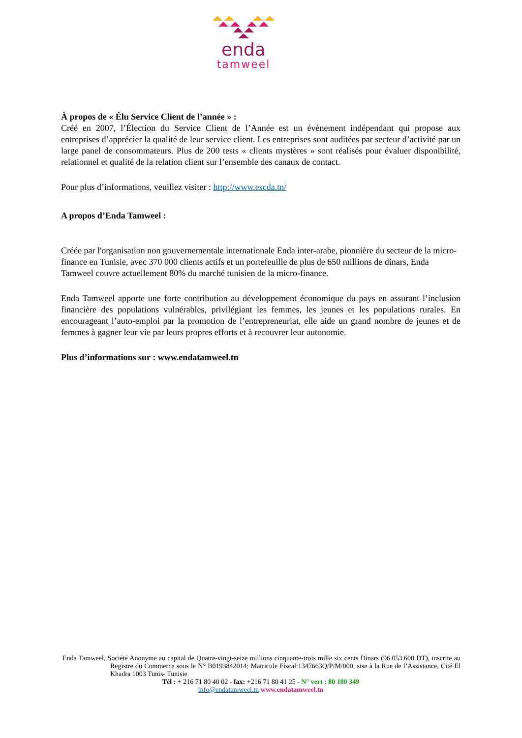enda
tamweel
À propos de « Élu Service Client de l’année » :
Créé en 2007, l’Élection du Service Client de l’Année est un évènement indépendant qui propose aux entreprises d’apprécier la qualité de leur service client. Les entreprises sont auditées par secteur d’activité par un large panel de consommateurs. Plus de 200 tests « clients mystères » sont réalisés pour évaluer disponibilité, relationnel et qualité de la relation client sur l’ensemble des canaux de contact.
Pour plus d’informations, veuillez visiter : http://www.escda.tn/
A propos d’Enda Tamweel :
Créée par l'organisation non gouvernementale internationale Enda inter-arabe, pionnière du secteur de la micro-finance en Tunisie, avec 370 000 clients actifs et un portefeuille de plus de 650 millions de dinars, Enda Tamweel couvre actuellement 80% du marché tunisien de la micro-finance.
Enda Tamweel apporte une forte contribution au développement économique du pays en assurant l’inclusion financière des populations vulnérables, privilégiant les femmes, les jeunes et les populations rurales. En encourageant l’auto-emploi par la promotion de l’entrepreneuriat, elle aide un grand nombre de jeunes et de femmes à gagner leur vie par leurs propres efforts et à recouvrer leur autonomie.
Plus d’informations sur : www.endatamweel.tn
Enda Tamweel, Société Anonyme au capital de Quatre-vingt-seize millions cinquante-trois mille six cents Dinars (96.053.600 DT), inscrite au Registre du Commerce sous le N° B0193842014; Matricule Fiscal:1347663Q/P/M/000, sise à la Rue de l’Assistance, Cité El Khadra 1003 Tunis- Tunisie
Tél : + 216 71 80 40 02 - fax: +216 71 80 41 25 - N° vert : 80 100 349
info@endatamweel.tn www.endatamweel.tn